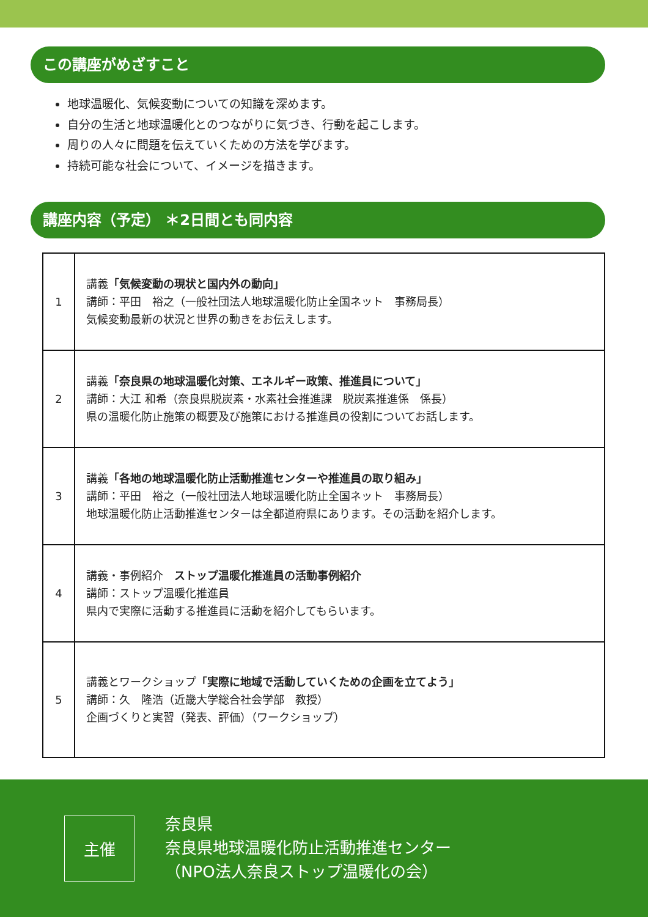この講座がめざすこと
地球温暖化、気候変動についての知識を深めます。
自分の生活と地球温暖化とのつながりに気づき、行動を起こします。
周りの人々に問題を伝えていくための方法を学びます。
持続可能な社会について、イメージを描きます。
講座内容（予定） ＊2日間とも同内容
| 1 | 講義 「気候変動の現状と国内外の動向」 講師：平田 裕之（一般社団法人地球温暖化防止全国ネット 事務局長） 気候変動最新の状況と世界の動きをお伝えします。 |
| 2 | 講義 「奈良県の地球温暖化対策、エネルギー政策、推進員について」 講師：大江 和希（奈良県脱炭素・水素社会推進課 脱炭素推進係 係長） 県の温暖化防止施策の概要及び施策における推進員の役割についてお話します。 |
| 3 | 講義 「各地の地球温暖化防止活動推進センターや推進員の取り組み」 講師：平田 裕之（一般社団法人地球温暖化防止全国ネット 事務局長） 地球温暖化防止活動推進センターは全都道府県にあります。その活動を紹介します。 |
| 4 | 講義・事例紹介 ストップ温暖化推進員の活動事例紹介 講師：ストップ温暖化推進員 県内で実際に活動する推進員に活動を紹介してもらいます。 |
| 5 | 講義とワークショップ 「実際に地域で活動していくための企画を立てよう」 講師：久 隆浩（近畿大学総合社会学部 教授） 企画づくりと実習（発表、評価）（ワークショップ） |
主催
奈良県
奈良県地球温暖化防止活動推進センター
（NPO法人奈良ストップ温暖化の会）